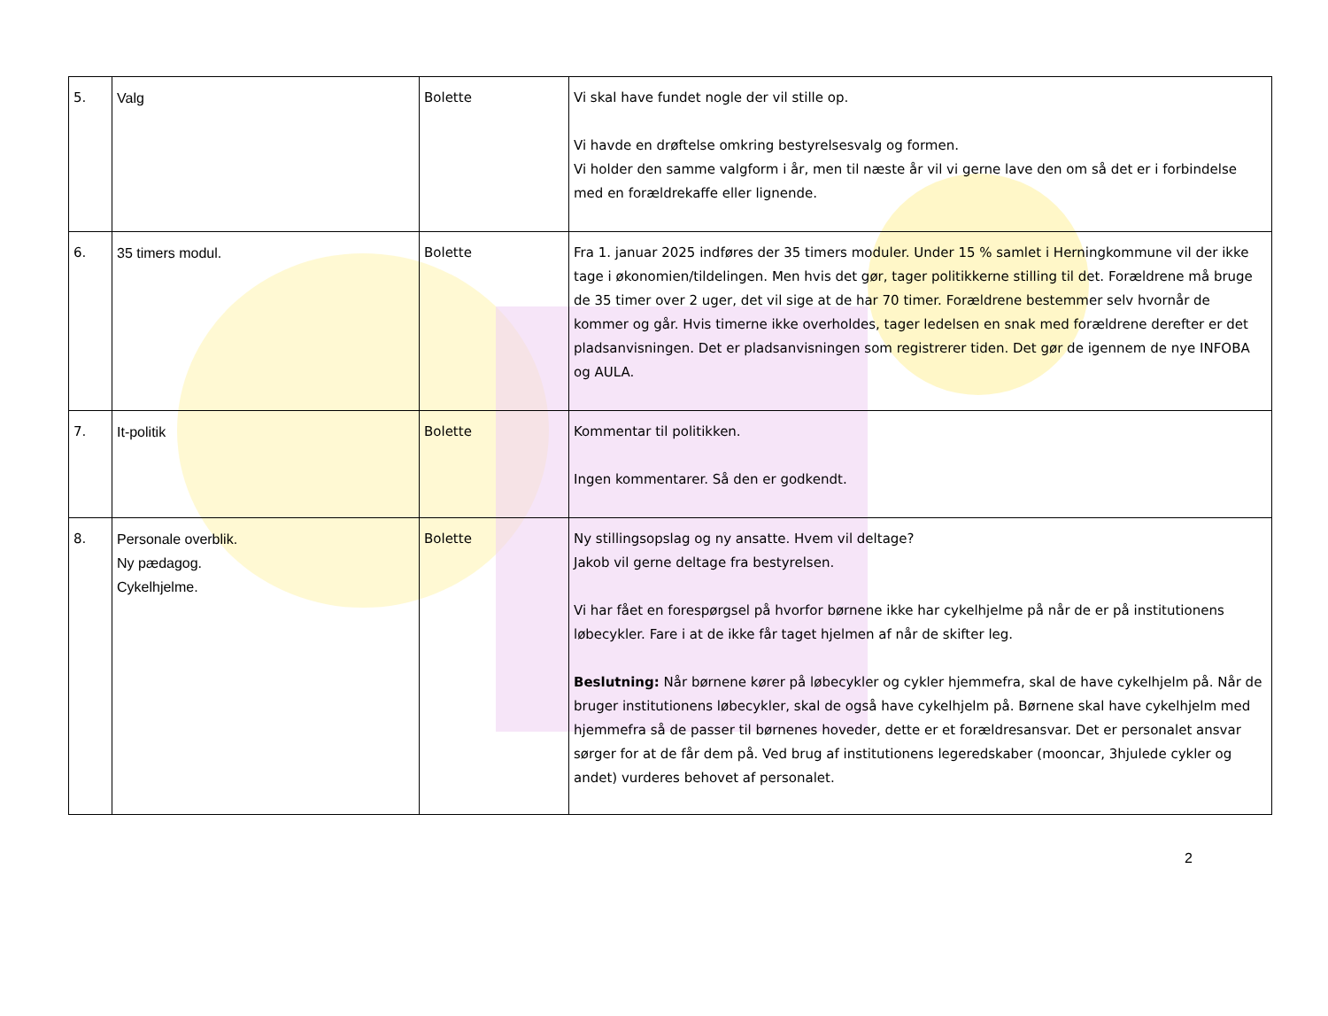| 5. | Valg | Bolette | Vi skal have fundet nogle der vil stille op. Vi havde en drøftelse omkring bestyrelsesvalg og formen. Vi holder den samme valgform i år, men til næste år vil vi gerne lave den om så det er i forbindelse med en forældrekaffe eller lignende. |
| 6. | 35 timers modul. | Bolette | Fra 1. januar 2025 indføres der 35 timers moduler. Under 15 % samlet i Herningkommune vil der ikke tage i økonomien/tildelingen. Men hvis det gør, tager politikkerne stilling til det. Forældrene må bruge de 35 timer over 2 uger, det vil sige at de har 70 timer. Forældrene bestemmer selv hvornår de kommer og går. Hvis timerne ikke overholdes, tager ledelsen en snak med forældrene derefter er det pladsanvisningen. Det er pladsanvisningen som registrerer tiden. Det gør de igennem de nye INFOBA og AULA. |
| 7. | It-politik | Bolette | Kommentar til politikken. Ingen kommentarer. Så den er godkendt. |
| 8. | Personale overblik. Ny pædagog. Cykelhjelme. | Bolette | Ny stillingsopslag og ny ansatte. Hvem vil deltage? Jakob vil gerne deltage fra bestyrelsen. Vi har fået en forespørgsel på hvorfor børnene ikke har cykelhjelme på når de er på institutionens løbecykler. Fare i at de ikke får taget hjelmen af når de skifter leg. Beslutning: Når børnene kører på løbecykler og cykler hjemmefra, skal de have cykelhjelm på. Når de bruger institutionens løbecykler, skal de også have cykelhjelm på. Børnene skal have cykelhjelm med hjemmefra så de passer til børnenes hoveder, dette er et forældresansvar. Det er personalet ansvar sørger for at de får dem på. Ved brug af institutionens legeredskaber (mooncar, 3hjulede cykler og andet) vurderes behovet af personalet. |
2